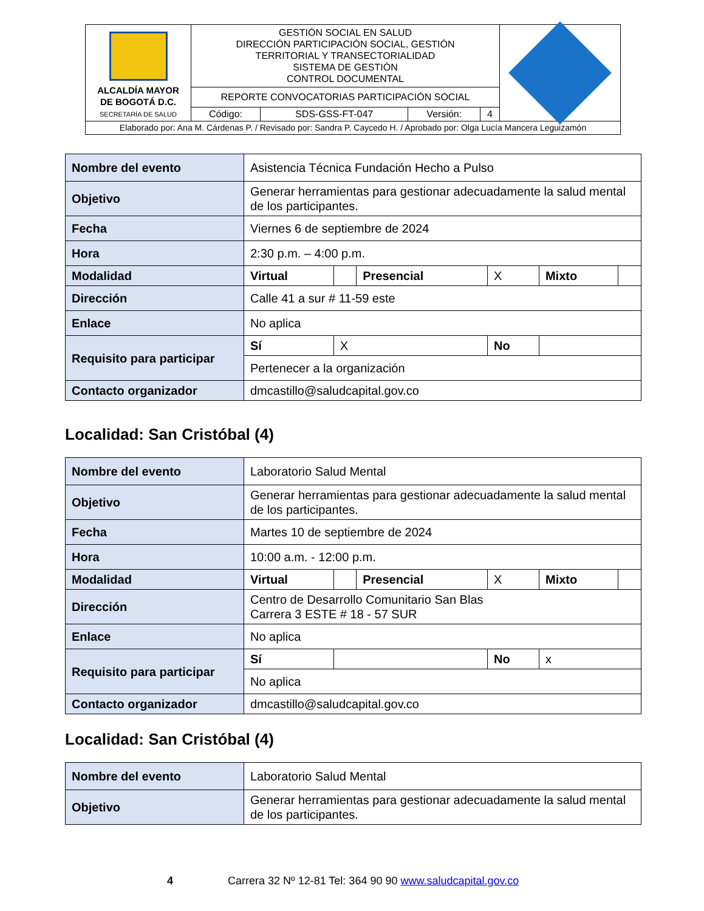| ALCALDÍA MAYOR DE BOGOTÁ D.C. SECRETARÍA DE SALUD | GESTIÓN SOCIAL EN SALUD DIRECCIÓN PARTICIPACIÓN SOCIAL, GESTIÓN TERRITORIAL Y TRANSECTORIALIDAD SISTEMA DE GESTIÓN CONTROL DOCUMENTAL | | | | |
| | REPORTE CONVOCATORIAS PARTICIPACIÓN SOCIAL | | | | |
| | Código: | SDS-GSS-FT-047 | Versión: | 4 | |
| Elaborado por: Ana M. Cárdenas P. / Revisado por: Sandra P. Caycedo H. / Aprobado por: Olga Lucía Mancera Leguizamón | | | | | |
| Nombre del evento | Asistencia Técnica Fundación Hecho a Pulso | | | | | |
| Objetivo | Generar herramientas para gestionar adecuadamente la salud mental de los participantes. | | | | | |
| Fecha | Viernes 6 de septiembre de 2024 | | | | | |
| Hora | 2:30 p.m. – 4:00 p.m. | | | | | |
| Modalidad | Virtual | | Presencial | X | Mixto | |
| Dirección | Calle 41 a sur # 11-59 este | | | | | |
| Enlace | No aplica | | | | | |
| Requisito para participar | Sí | X | | No | | |
| | Pertenecer a la organización | | | | | |
| Contacto organizador | dmcastillo@saludcapital.gov.co | | | | | |
Localidad: San Cristóbal (4)
| Nombre del evento | Laboratorio Salud Mental | | | | | |
| Objetivo | Generar herramientas para gestionar adecuadamente la salud mental de los participantes. | | | | | |
| Fecha | Martes 10 de septiembre de 2024 | | | | | |
| Hora | 10:00 a.m. - 12:00 p.m. | | | | | |
| Modalidad | Virtual | | Presencial | X | Mixto | |
| Dirección | Centro de Desarrollo Comunitario San Blas Carrera 3 ESTE # 18 - 57 SUR | | | | | |
| Enlace | No aplica | | | | | |
| Requisito para participar | Sí | | | No | x | |
| | No aplica | | | | | |
| Contacto organizador | dmcastillo@saludcapital.gov.co | | | | | |
Localidad: San Cristóbal (4)
| Nombre del evento | Laboratorio Salud Mental |
| Objetivo | Generar herramientas para gestionar adecuadamente la salud mental de los participantes. |
4 Carrera 32 Nº 12-81 Tel: 364 90 90 www.saludcapital.gov.co